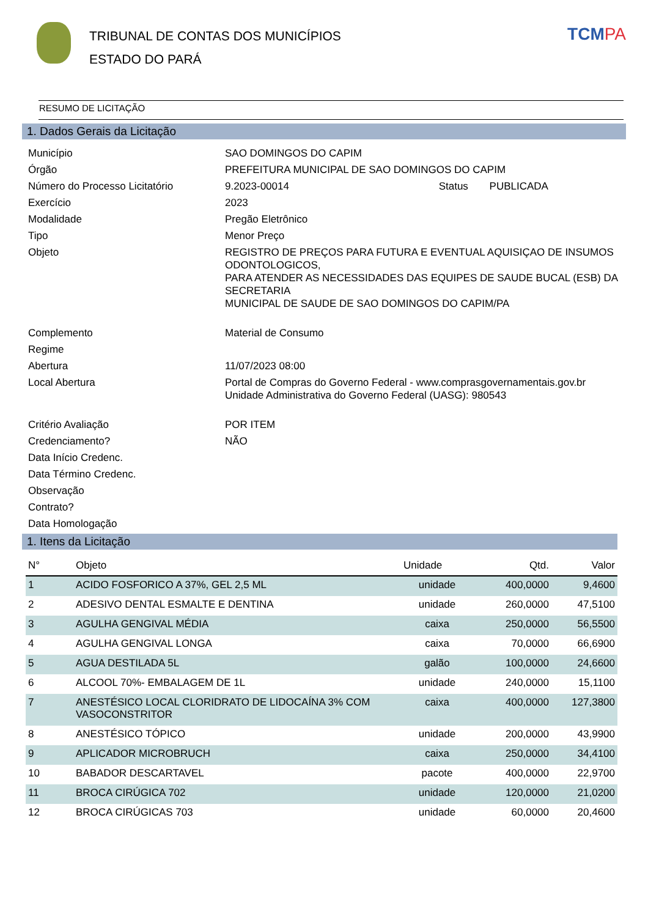TRIBUNAL DE CONTAS DOS MUNICÍPIOS
ESTADO DO PARÁ
TCMPA
RESUMO DE LICITAÇÃO
1. Dados Gerais da Licitação
Município
SAO DOMINGOS DO CAPIM
Órgão
PREFEITURA MUNICIPAL DE SAO DOMINGOS DO CAPIM
Número do Processo Licitatório
9.2023-00014 Status PUBLICADA
Exercício
2023
Modalidade
Pregão Eletrônico
Tipo
Menor Preço
Objeto
REGISTRO DE PREÇOS PARA FUTURA E EVENTUAL AQUISIÇAO DE INSUMOS ODONTOLOGICOS,
PARA ATENDER AS NECESSIDADES DAS EQUIPES DE SAUDE BUCAL (ESB) DA SECRETARIA
MUNICIPAL DE SAUDE DE SAO DOMINGOS DO CAPIM/PA
Complemento
Material de Consumo
Regime
Abertura
11/07/2023 08:00
Local Abertura
Portal de Compras do Governo Federal - www.comprasgovernamentais.gov.br
Unidade Administrativa do Governo Federal (UASG): 980543
Critério Avaliação
POR ITEM
Credenciamento?
NÃO
Data Início Credenc.
Data Término Credenc.
Observação
Contrato?
Data Homologação
1. Itens da Licitação
| N° | Objeto | Unidade | Qtd. | Valor |
| --- | --- | --- | --- | --- |
| 1 | ACIDO FOSFORICO A 37%, GEL 2,5 ML | unidade | 400,0000 | 9,4600 |
| 2 | ADESIVO DENTAL ESMALTE E DENTINA | unidade | 260,0000 | 47,5100 |
| 3 | AGULHA GENGIVAL MÉDIA | caixa | 250,0000 | 56,5500 |
| 4 | AGULHA GENGIVAL LONGA | caixa | 70,0000 | 66,6900 |
| 5 | AGUA DESTILADA 5L | galão | 100,0000 | 24,6600 |
| 6 | ALCOOL 70%- EMBALAGEM DE 1L | unidade | 240,0000 | 15,1100 |
| 7 | ANESTÉSICO LOCAL CLORIDRATO DE LIDOCAÍNA 3% COM VASOCONSTRITOR | caixa | 400,0000 | 127,3800 |
| 8 | ANESTÉSICO TÓPICO | unidade | 200,0000 | 43,9900 |
| 9 | APLICADOR MICROBRUCH | caixa | 250,0000 | 34,4100 |
| 10 | BABADOR DESCARTAVEL | pacote | 400,0000 | 22,9700 |
| 11 | BROCA CIRÚGICA 702 | unidade | 120,0000 | 21,0200 |
| 12 | BROCA CIRÚGICAS 703 | unidade | 60,0000 | 20,4600 |